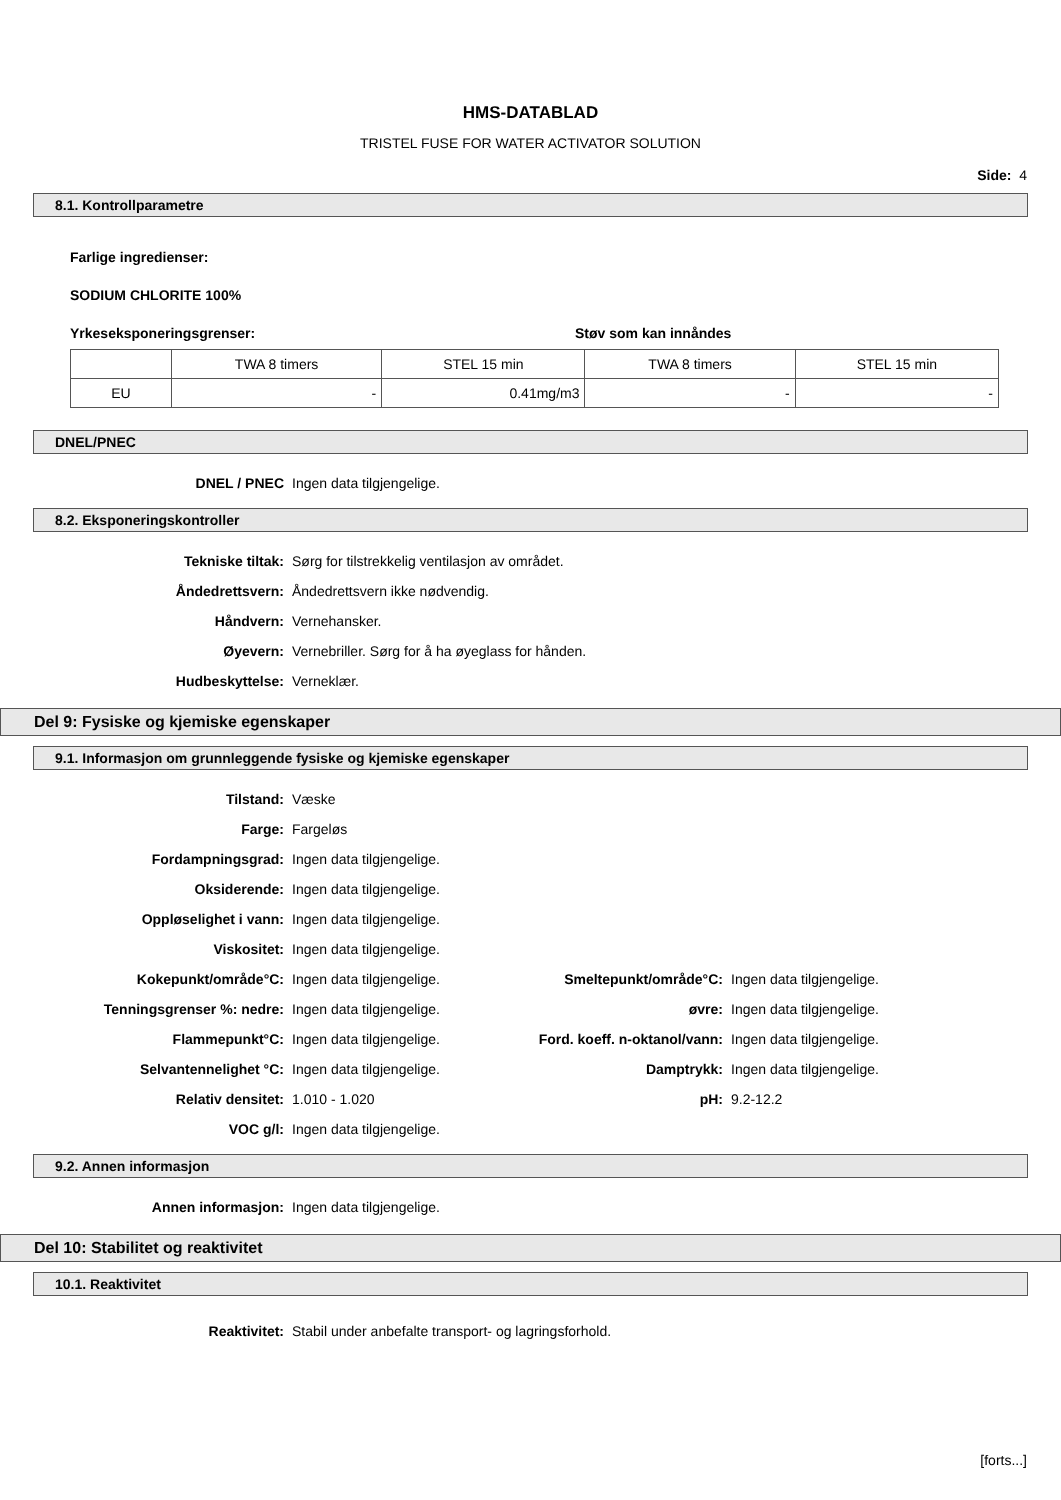HMS-DATABLAD
TRISTEL FUSE FOR WATER ACTIVATOR SOLUTION
Side: 4
8.1. Kontrollparametre
Farlige ingredienser:
SODIUM CHLORITE 100%
Yrkeseksponeringsgrenser: Støv som kan innåndes
| | TWA 8 timers | STEL 15 min | TWA 8 timers | STEL 15 min |
| EU | - | 0.41mg/m3 | - | - |
DNEL/PNEC
| DNEL / PNEC | Ingen data tilgjengelige. |
8.2. Eksponeringskontroller
| Tekniske tiltak: | Sørg for tilstrekkelig ventilasjon av området. |
| Åndedrettsvern: | Åndedrettsvern ikke nødvendig. |
| Håndvern: | Vernehansker. |
| Øyevern: | Vernebriller. Sørg for å ha øyeglass for hånden. |
| Hudbeskyttelse: | Verneklær. |
Del 9: Fysiske og kjemiske egenskaper
9.1. Informasjon om grunnleggende fysiske og kjemiske egenskaper
| Tilstand: | Væske | | |
| Farge: | Fargeløs | | |
| Fordampningsgrad: | Ingen data tilgjengelige. | | |
| Oksiderende: | Ingen data tilgjengelige. | | |
| Oppløselighet i vann: | Ingen data tilgjengelige. | | |
| Viskositet: | Ingen data tilgjengelige. | | |
| Kokepunkt/område°C: | Ingen data tilgjengelige. | Smeltepunkt/område°C: | Ingen data tilgjengelige. |
| Tenningsgrenser %: nedre: | Ingen data tilgjengelige. | øvre: | Ingen data tilgjengelige. |
| Flammepunkt°C: | Ingen data tilgjengelige. | Ford. koeff. n-oktanol/vann: | Ingen data tilgjengelige. |
| Selvantennelighet °C: | Ingen data tilgjengelige. | Damptrykk: | Ingen data tilgjengelige. |
| Relativ densitet: | 1.010 - 1.020 | pH: | 9.2-12.2 |
| VOC g/l: | Ingen data tilgjengelige. | | |
9.2. Annen informasjon
| Annen informasjon: | Ingen data tilgjengelige. |
Del 10: Stabilitet og reaktivitet
10.1. Reaktivitet
| Reaktivitet: | Stabil under anbefalte transport- og lagringsforhold. |
[forts...]